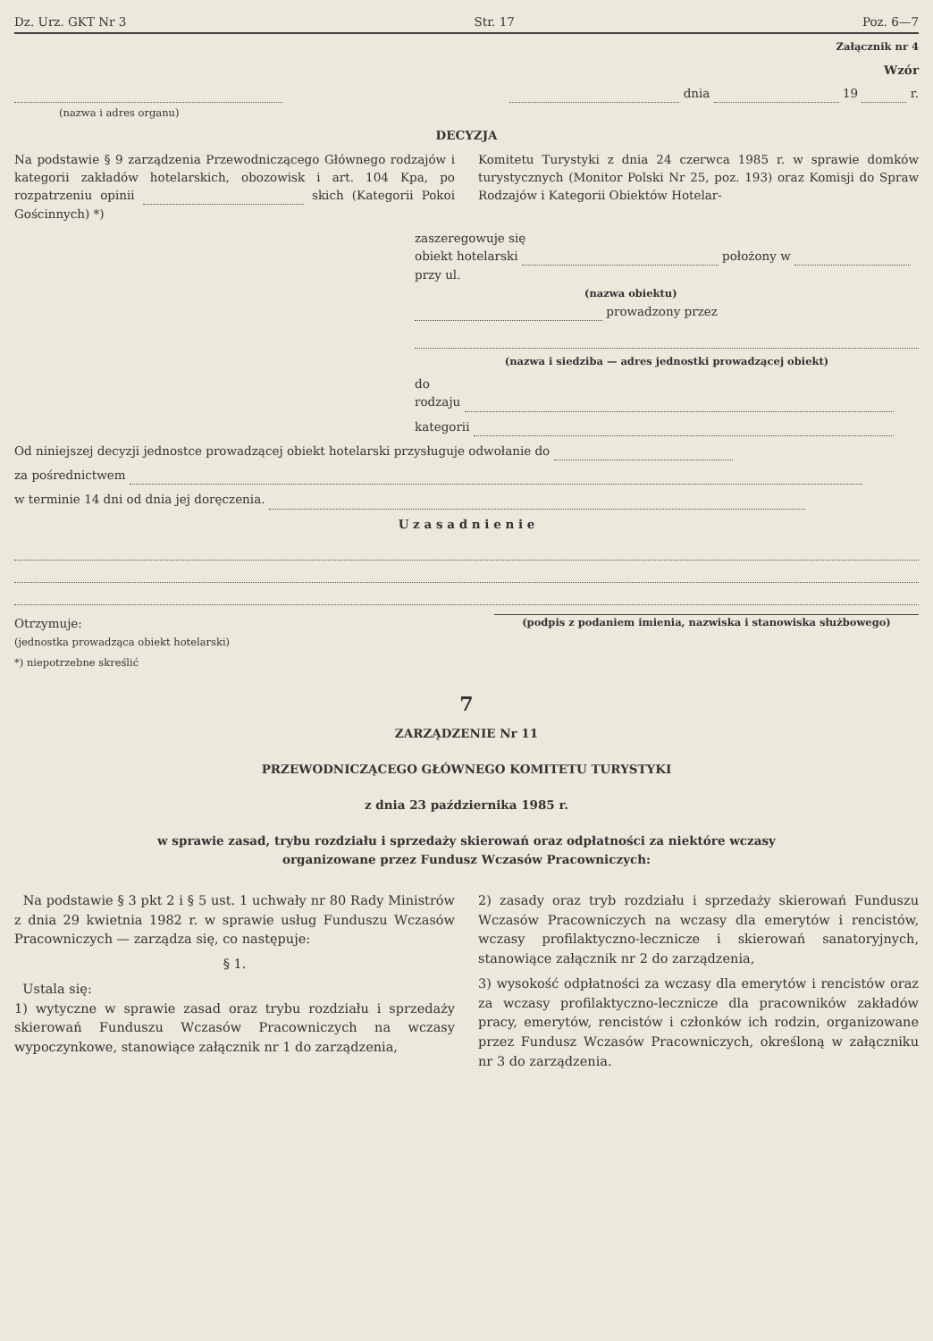Dz. Urz. GKT Nr 3 Str. 17 Poz. 6—7
Załącznik nr 4
Wzór
(nazwa i adres organu)
dnia 19 r.
DECYZJA
Na podstawie § 9 zarządzenia Przewodniczącego Głównego rodzajów i kategorii zakładów hotelarskich, obozowisk i art. 104 Kpa, po rozpatrzeniu opinii skich (Kategorii Pokoi Gościnnych) *)
Komitetu Turystyki z dnia 24 czerwca 1985 r. w sprawie domków turystycznych (Monitor Polski Nr 25, poz. 193) oraz Komisji do Spraw Rodzajów i Kategorii Obiektów Hotelar-
zaszeregowuje się
obiekt hotelarski położony w przy ul.
(nazwa obiektu)
prowadzony przez
(nazwa i siedziba — adres jednostki prowadzącej obiekt)
do
rodzaju
kategorii
Od niniejszej decyzji jednostce prowadzącej obiekt hotelarski przysługuje odwołanie do
za pośrednictwem
w terminie 14 dni od dnia jej doręczenia.
U z a s a d n i e n i e
Otrzymuje:
(jednostka prowadząca obiekt hotelarski)
(podpis z podaniem imienia, nazwiska i stanowiska służbowego)
*) niepotrzebne skreślić
7
ZARZĄDZENIE Nr 11
PRZEWODNICZĄCEGO GŁÓWNEGO KOMITETU TURYSTYKI
z dnia 23 października 1985 r.
w sprawie zasad, trybu rozdziału i sprzedaży skierowań oraz odpłatności za niektóre wczasy
organizowane przez Fundusz Wczasów Pracowniczych:
Na podstawie § 3 pkt 2 i § 5 ust. 1 uchwały nr 80 Rady Ministrów z dnia 29 kwietnia 1982 r. w sprawie usług Funduszu Wczasów Pracowniczych — zarządza się, co następuje:
§ 1.
Ustala się:
1) wytyczne w sprawie zasad oraz trybu rozdziału i sprzedaży skierowań Funduszu Wczasów Pracowniczych na wczasy wypoczynkowe, stanowiące załącznik nr 1 do zarządzenia,
2) zasady oraz tryb rozdziału i sprzedaży skierowań Funduszu Wczasów Pracowniczych na wczasy dla emerytów i rencistów, wczasy profilaktyczno-lecznicze i skierowań sanatoryjnych, stanowiące załącznik nr 2 do zarządzenia,
3) wysokość odpłatności za wczasy dla emerytów i rencistów oraz za wczasy profilaktyczno-lecznicze dla pracowników zakładów pracy, emerytów, rencistów i członków ich rodzin, organizowane przez Fundusz Wczasów Pracowniczych, określoną w załączniku nr 3 do zarządzenia.